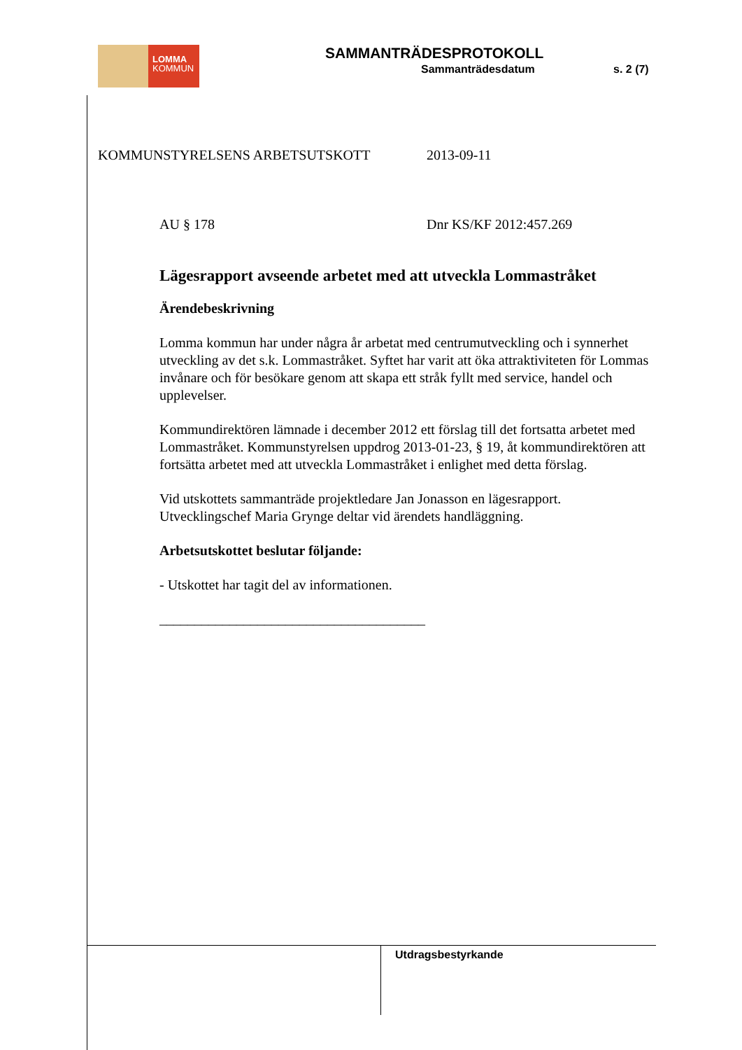LOMMA
KOMMUN
SAMMANTRÄDESPROTOKOLL
Sammanträdesdatum s. 2 (7)
KOMMUNSTYRELSENS ARBETSUTSKOTT 2013-09-11
AU § 178 Dnr KS/KF 2012:457.269
Lägesrapport avseende arbetet med att utveckla Lommastråket
Ärendebeskrivning
Lomma kommun har under några år arbetat med centrumutveckling och i synnerhet utveckling av det s.k. Lommastråket. Syftet har varit att öka attraktiviteten för Lommas invånare och för besökare genom att skapa ett stråk fyllt med service, handel och upplevelser.
Kommundirektören lämnade i december 2012 ett förslag till det fortsatta arbetet med Lommastråket. Kommunstyrelsen uppdrog 2013-01-23, § 19, åt kommundirektören att fortsätta arbetet med att utveckla Lommastråket i enlighet med detta förslag.
Vid utskottets sammanträde projektledare Jan Jonasson en lägesrapport. Utvecklingschef Maria Grynge deltar vid ärendets handläggning.
Arbetsutskottet beslutar följande:
- Utskottet har tagit del av informationen.
______________________________________
Utdragsbestyrkande